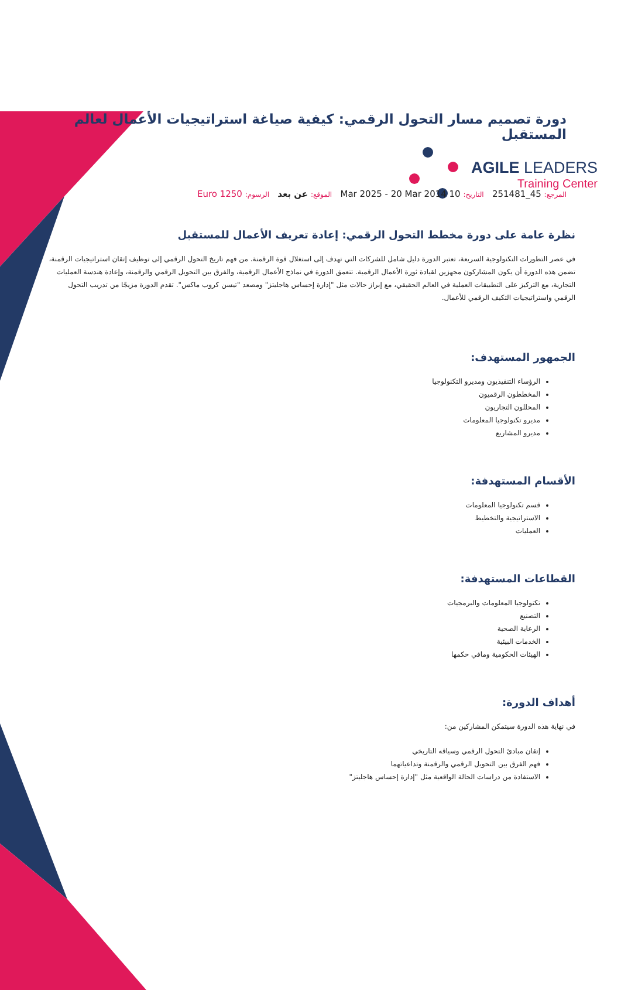AGILE LEADERS
Training Center
دورة تصميم مسار التحول الرقمي: كيفية صياغة استراتيجيات الأعمال لعالم المستقبل
المرجع: 45_251481 التاريخ: 10 Mar 2025 - 20 Mar 2014 الموقع: عن بعد الرسوم: 1250 Euro
نظرة عامة على دورة مخطط التحول الرقمي: إعادة تعريف الأعمال للمستقبل
في عصر التطورات التكنولوجية السريعة، تعتبر الدورة دليل شامل للشركات التي تهدف إلى استغلال قوة الرقمنة. من فهم تاريخ التحول الرقمي إلى توظيف إتقان استراتيجيات الرقمنة، تضمن هذه الدورة أن يكون المشاركون مجهزين لقيادة ثورة الأعمال الرقمية. تتعمق الدورة في نماذج الأعمال الرقمية، والفرق بين التحويل الرقمي والرقمنة، وإعادة هندسة العمليات التجارية، مع التركيز على التطبيقات العملية في العالم الحقيقي، مع إبراز حالات مثل "إدارة إحساس هاجليتز" ومصعد "تيسن كروب ماكس". تقدم الدورة مزيجًا من تدريب التحول الرقمي واستراتيجيات التكيف الرقمي للأعمال.
الجمهور المستهدف:
الرؤساء التنفيذيون ومديرو التكنولوجيا
المخططون الرقميون
المحللون التجاريون
مديرو تكنولوجيا المعلومات
مديرو المشاريع
الأقسام المستهدفة:
قسم تكنولوجيا المعلومات
الاستراتيجية والتخطيط
العمليات
القطاعات المستهدفة:
تكنولوجيا المعلومات والبرمجيات
التصنيع
الرعاية الصحية
الخدمات البيئية
الهيئات الحكومية ومافي حكمها
أهداف الدورة:
في نهاية هذه الدورة سيتمكن المشاركين من:
إتقان مبادئ التحول الرقمي وسياقه التاريخي
فهم الفرق بين التحويل الرقمي والرقمنة وتداعياتهما
الاستفادة من دراسات الحالة الواقعية مثل "إدارة إحساس هاجليتز"